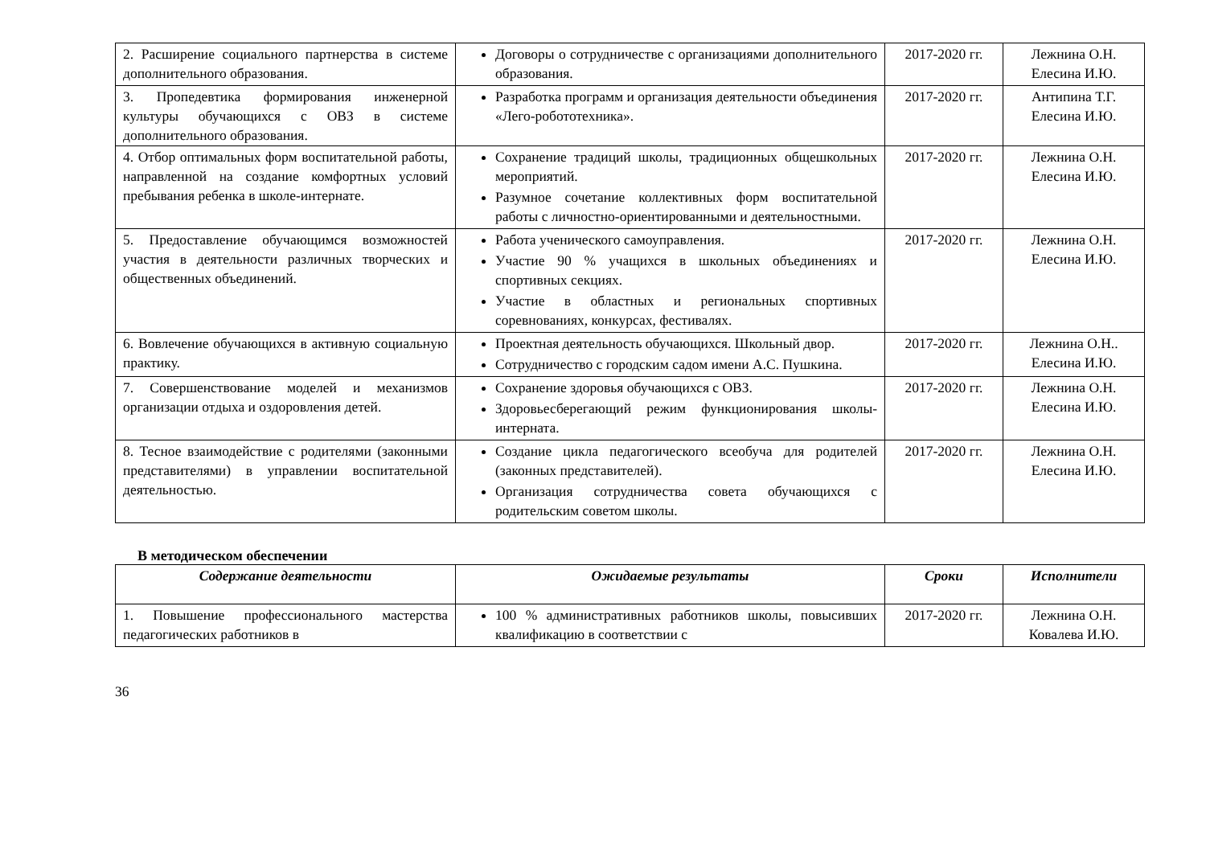| 2. Расширение социального партнерства в системе дополнительного образования. | Договоры о сотрудничестве с организациями дополнительного образования. | 2017-2020 гг. | Лежнина О.Н. Елесина И.Ю. |
| 3. Пропедевтика формирования инженерной культуры обучающихся с ОВЗ в системе дополнительного образования. | Разработка программ и организация деятельности объединения «Лего-робототехника». | 2017-2020 гг. | Антипина Т.Г. Елесина И.Ю. |
| 4. Отбор оптимальных форм воспитательной работы, направленной на создание комфортных условий пребывания ребенка в школе-интернате. | Сохранение традиций школы, традиционных общешкольных мероприятий. Разумное сочетание коллективных форм воспитательной работы с личностно-ориентированными и деятельностными. | 2017-2020 гг. | Лежнина О.Н. Елесина И.Ю. |
| 5. Предоставление обучающимся возможностей участия в деятельности различных творческих и общественных объединений. | Работа ученического самоуправления. Участие 90 % учащихся в школьных объединениях и спортивных секциях. Участие в областных и региональных спортивных соревнованиях, конкурсах, фестивалях. | 2017-2020 гг. | Лежнина О.Н. Елесина И.Ю. |
| 6. Вовлечение обучающихся в активную социальную практику. | Проектная деятельность обучающихся. Школьный двор. Сотрудничество с городским садом имени А.С. Пушкина. | 2017-2020 гг. | Лежнина О.Н.. Елесина И.Ю. |
| 7. Совершенствование моделей и механизмов организации отдыха и оздоровления детей. | Сохранение здоровья обучающихся с ОВЗ. Здоровьесберегающий режим функционирования школы-интерната. | 2017-2020 гг. | Лежнина О.Н. Елесина И.Ю. |
| 8. Тесное взаимодействие с родителями (законными представителями) в управлении воспитательной деятельностью. | Создание цикла педагогического всеобуча для родителей (законных представителей). Организация сотрудничества совета обучающихся с родительским советом школы. | 2017-2020 гг. | Лежнина О.Н. Елесина И.Ю. |
В методическом обеспечении
| Содержание деятельности | Ожидаемые результаты | Сроки | Исполнители |
| --- | --- | --- | --- |
| 1. Повышение профессионального мастерства педагогических работников в | 100 % административных работников школы, повысивших квалификацию в соответствии с | 2017-2020 гг. | Лежнина О.Н. Ковалева И.Ю. |
36